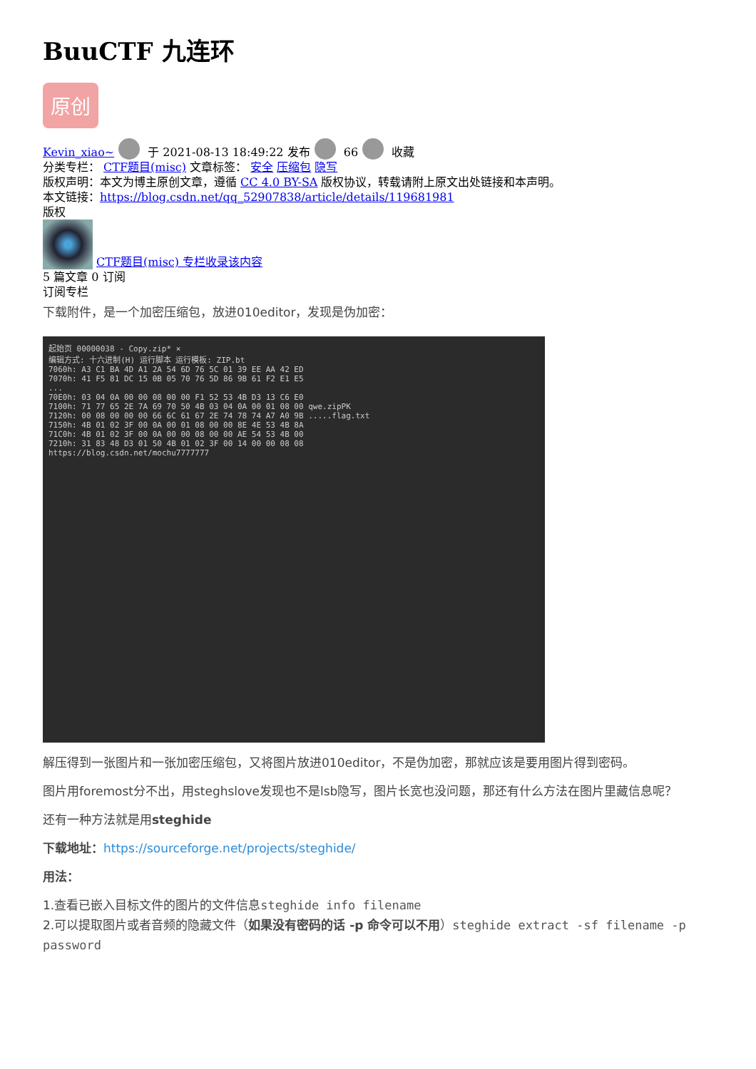BuuCTF 九连环
原创
Kevin_xiao~ 于 2021-08-13 18:49:22 发布 66 收藏
分类专栏： CTF题目(misc) 文章标签： 安全 压缩包 隐写
版权声明：本文为博主原创文章，遵循 CC 4.0 BY-SA 版权协议，转载请附上原文出处链接和本声明。
本文链接：https://blog.csdn.net/qq_52907838/article/details/119681981
版权
CTF题目(misc) 专栏收录该内容
5 篇文章 0 订阅
订阅专栏
下载附件，是一个加密压缩包，放进010editor，发现是伪加密：
起始页 00000038 - Copy.zip* ×
编辑方式: 十六进制(H) 运行脚本 运行模板: ZIP.bt
7060h: A3 C1 BA 4D A1 2A 54 6D 76 5C 01 39 EE AA 42 ED
7070h: 41 F5 81 DC 15 0B 05 70 76 5D 86 9B 61 F2 E1 E5
...
70E0h: 03 04 0A 00 00 08 00 00 F1 52 53 4B D3 13 C6 E0
7100h: 71 77 65 2E 7A 69 70 50 4B 03 04 0A 00 01 08 00 qwe.zipPK
7120h: 00 08 00 00 00 66 6C 61 67 2E 74 78 74 A7 A0 9B .....flag.txt
7150h: 4B 01 02 3F 00 0A 00 01 08 00 00 8E 4E 53 4B 8A
71C0h: 4B 01 02 3F 00 0A 00 00 08 00 00 AE 54 53 4B 00
7210h: 31 83 48 D3 01 50 4B 01 02 3F 00 14 00 00 08 08
https://blog.csdn.net/mochu7777777
解压得到一张图片和一张加密压缩包，又将图片放进010editor，不是伪加密，那就应该是要用图片得到密码。
图片用foremost分不出，用steghslove发现也不是lsb隐写，图片长宽也没问题，那还有什么方法在图片里藏信息呢？
还有一种方法就是用steghide
下载地址：https://sourceforge.net/projects/steghide/
用法：
1.查看已嵌入目标文件的图片的文件信息steghide info filename
2.可以提取图片或者音频的隐藏文件（如果没有密码的话 -p 命令可以不用）steghide extract -sf filename -p password